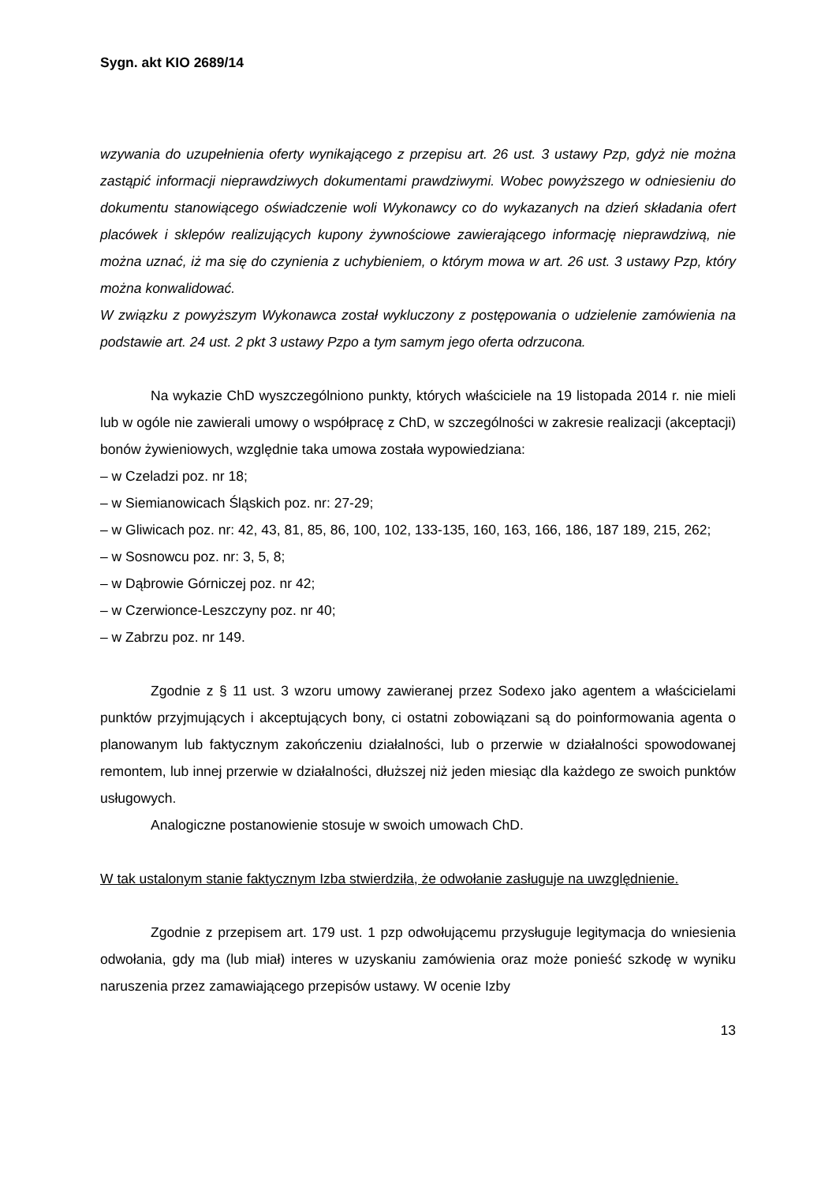Sygn. akt KIO 2689/14
wzywania do uzupełnienia oferty wynikającego z przepisu art. 26 ust. 3 ustawy Pzp, gdyż nie można zastąpić informacji nieprawdziwych dokumentami prawdziwymi. Wobec powyższego w odniesieniu do dokumentu stanowiącego oświadczenie woli Wykonawcy co do wykazanych na dzień składania ofert placówek i sklepów realizujących kupony żywnościowe zawierającego informację nieprawdziwą, nie można uznać, iż ma się do czynienia z uchybieniem, o którym mowa w art. 26 ust. 3 ustawy Pzp, który można konwalidować.
W związku z powyższym Wykonawca został wykluczony z postępowania o udzielenie zamówienia na podstawie art. 24 ust. 2 pkt 3 ustawy Pzpo a tym samym jego oferta odrzucona.
Na wykazie ChD wyszczególniono punkty, których właściciele na 19 listopada 2014 r. nie mieli lub w ogóle nie zawierali umowy o współpracę z ChD, w szczególności w zakresie realizacji (akceptacji) bonów żywieniowych, względnie taka umowa została wypowiedziana:
– w Czeladzi poz. nr 18;
– w Siemianowicach Śląskich poz. nr: 27-29;
– w Gliwicach poz. nr: 42, 43, 81, 85, 86, 100, 102, 133-135, 160, 163, 166, 186, 187 189, 215, 262;
– w Sosnowcu poz. nr: 3, 5, 8;
– w Dąbrowie Górniczej poz. nr 42;
– w Czerwionce-Leszczyny poz. nr 40;
– w Zabrzu poz. nr 149.
Zgodnie z § 11 ust. 3 wzoru umowy zawieranej przez Sodexo jako agentem a właścicielami punktów przyjmujących i akceptujących bony, ci ostatni zobowiązani są do poinformowania agenta o planowanym lub faktycznym zakończeniu działalności, lub o przerwie w działalności spowodowanej remontem, lub innej przerwie w działalności, dłuższej niż jeden miesiąc dla każdego ze swoich punktów usługowych.
Analogiczne postanowienie stosuje w swoich umowach ChD.
W tak ustalonym stanie faktycznym Izba stwierdziła, że odwołanie zasługuje na uwzględnienie.
Zgodnie z przepisem art. 179 ust. 1 pzp odwołującemu przysługuje legitymacja do wniesienia odwołania, gdy ma (lub miał) interes w uzyskaniu zamówienia oraz może ponieść szkodę w wyniku naruszenia przez zamawiającego przepisów ustawy. W ocenie Izby
13